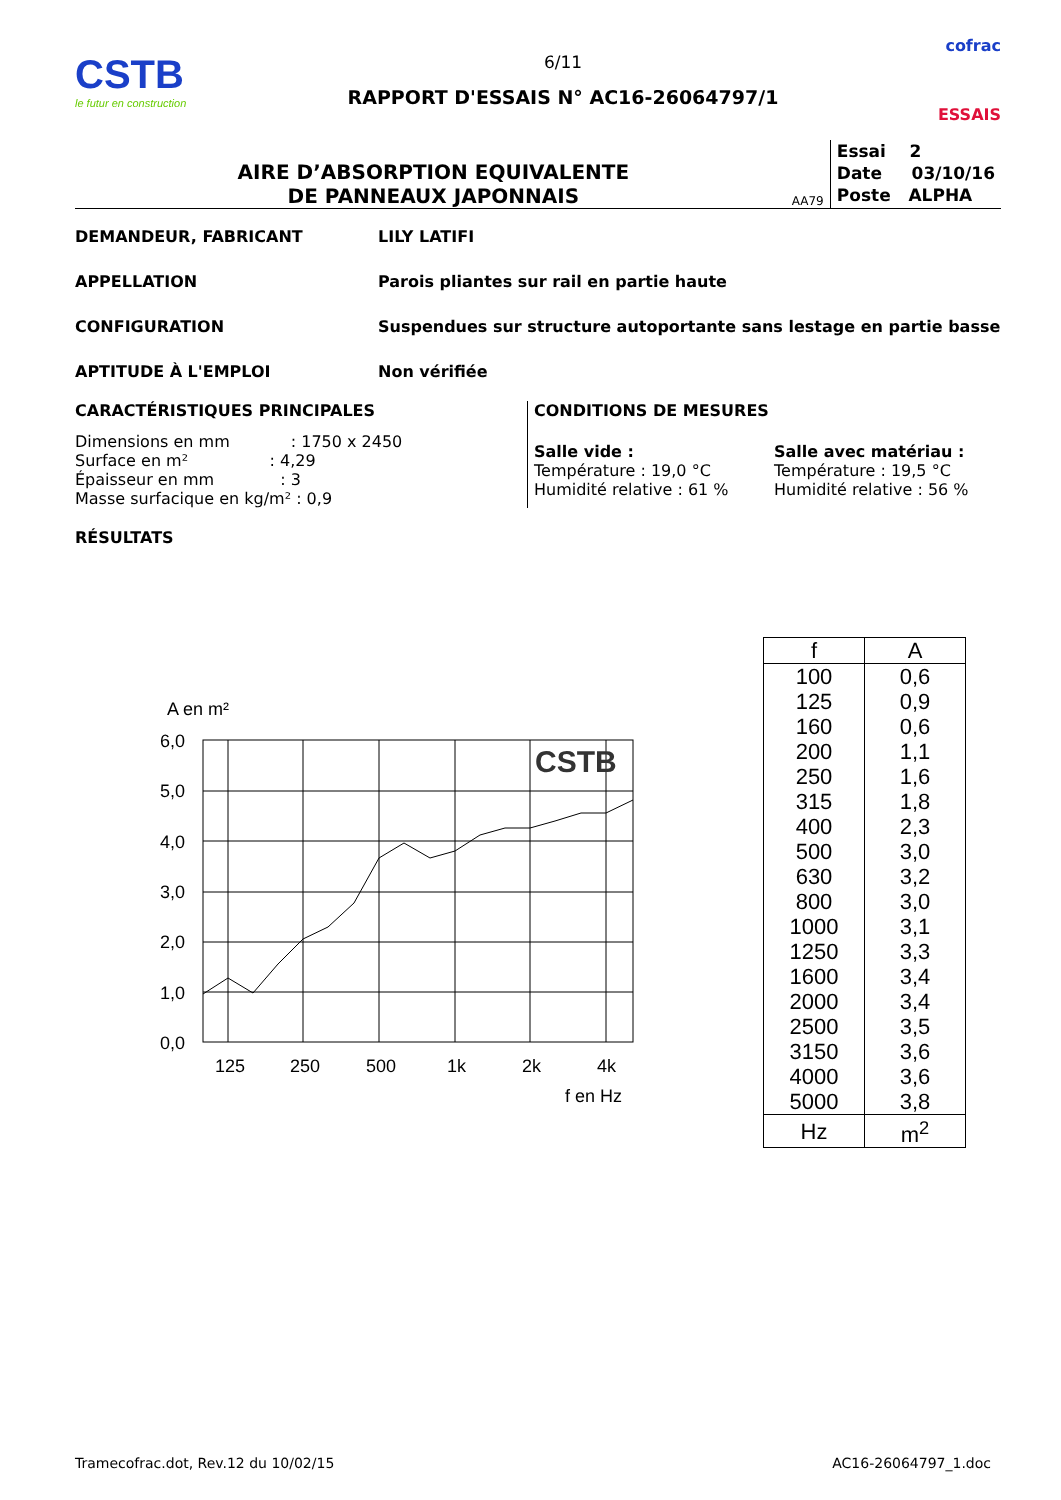CSTB
le futur en construction
6/11
RAPPORT D'ESSAIS N° AC16-26064797/1
cofrac
ESSAIS
AIRE D’ABSORPTION EQUIVALENTE
DE PANNEAUX JAPONNAIS
AA79
Essai 2
Date 03/10/16
Poste ALPHA
DEMANDEUR, FABRICANT LILY LATIFI
APPELLATION Parois pliantes sur rail en partie haute
CONFIGURATION Suspendues sur structure autoportante sans lestage en partie basse
APTITUDE À L'EMPLOI Non vérifiée
CARACTÉRISTIQUES PRINCIPALES
Dimensions en mm : 1750 x 2450
Surface en m² : 4,29
Épaisseur en mm : 3
Masse surfacique en kg/m² : 0,9
CONDITIONS DE MESURES
Salle vide :
Température : 19,0 °C
Humidité relative : 61 %
Salle avec matériau :
Température : 19,5 °C
Humidité relative : 56 %
RÉSULTATS
A en m²
6,0
5,0
4,0
3,0
2,0
1,0
0,0
125
250
500
1k
2k
4k
f en Hz
CSTB
| f | A |
| --- | --- |
| 100 | 0,6 |
| 125 | 0,9 |
| 160 | 0,6 |
| 200 | 1,1 |
| 250 | 1,6 |
| 315 | 1,8 |
| 400 | 2,3 |
| 500 | 3,0 |
| 630 | 3,2 |
| 800 | 3,0 |
| 1000 | 3,1 |
| 1250 | 3,3 |
| 1600 | 3,4 |
| 2000 | 3,4 |
| 2500 | 3,5 |
| 3150 | 3,6 |
| 4000 | 3,6 |
| 5000 | 3,8 |
| Hz | m<sup>2</sup> |
Tramecofrac.dot, Rev.12 du 10/02/15 AC16-26064797_1.doc